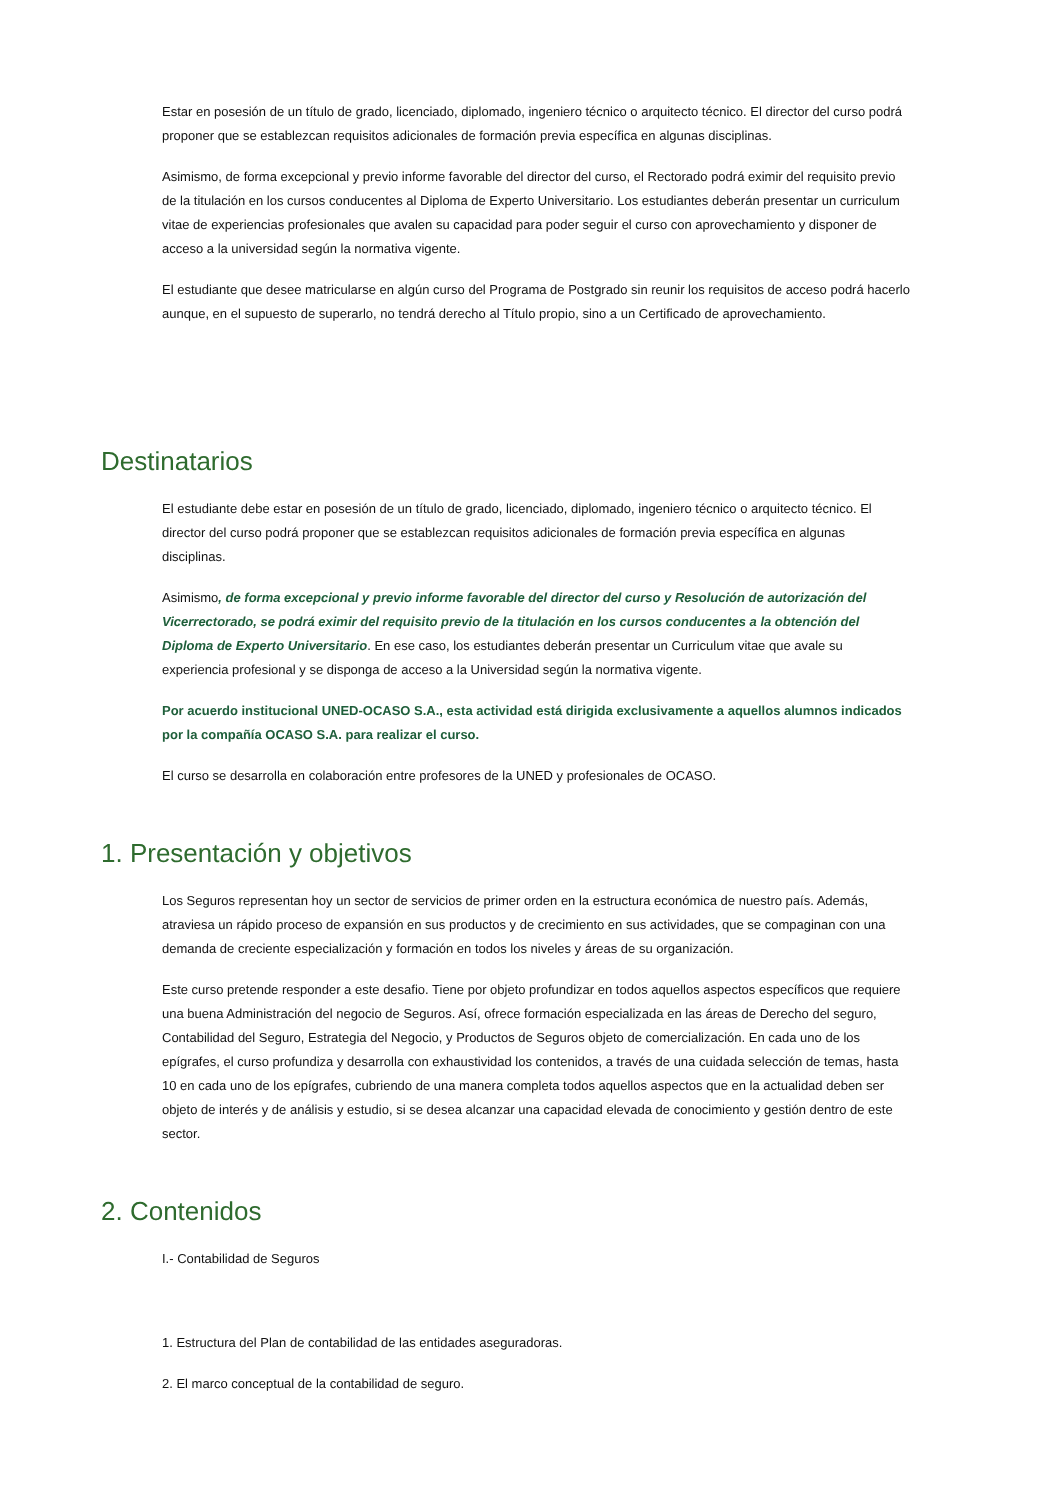Estar en posesión de un título de grado, licenciado, diplomado, ingeniero técnico o arquitecto técnico. El director del curso podrá proponer que se establezcan requisitos adicionales de formación previa específica en algunas disciplinas.
Asimismo, de forma excepcional y previo informe favorable del director del curso, el Rectorado podrá eximir del requisito previo de la titulación en los cursos conducentes al Diploma de Experto Universitario. Los estudiantes deberán presentar un curriculum vitae de experiencias profesionales que avalen su capacidad para poder seguir el curso con aprovechamiento y disponer de acceso a la universidad según la normativa vigente.
El estudiante que desee matricularse en algún curso del Programa de Postgrado sin reunir los requisitos de acceso podrá hacerlo aunque, en el supuesto de superarlo, no tendrá derecho al Título propio, sino a un Certificado de aprovechamiento.
Destinatarios
El estudiante debe estar en posesión de un título de grado, licenciado, diplomado, ingeniero técnico o arquitecto técnico. El director del curso podrá proponer que se establezcan requisitos adicionales de formación previa específica en algunas disciplinas.
Asimismo, de forma excepcional y previo informe favorable del director del curso y Resolución de autorización del Vicerrectorado, se podrá eximir del requisito previo de la titulación en los cursos conducentes a la obtención del Diploma de Experto Universitario. En ese caso, los estudiantes deberán presentar un Curriculum vitae que avale su experiencia profesional y se disponga de acceso a la Universidad según la normativa vigente.
Por acuerdo institucional UNED-OCASO S.A., esta actividad está dirigida exclusivamente a aquellos alumnos indicados por la compañía OCASO S.A. para realizar el curso.
El curso se desarrolla en colaboración entre profesores de la UNED y profesionales de OCASO.
1. Presentación y objetivos
Los Seguros representan hoy un sector de servicios de primer orden en la estructura económica de nuestro país. Además, atraviesa un rápido proceso de expansión en sus productos y de crecimiento en sus actividades, que se compaginan con una demanda de creciente especialización y formación en todos los niveles y áreas de su organización.
Este curso pretende responder a este desafio. Tiene por objeto profundizar en todos aquellos aspectos específicos que requiere una buena Administración del negocio de Seguros. Así, ofrece formación especializada en las áreas de Derecho del seguro, Contabilidad del Seguro, Estrategia del Negocio, y Productos de Seguros objeto de comercialización. En cada uno de los epígrafes, el curso profundiza y desarrolla con exhaustividad los contenidos, a través de una cuidada selección de temas, hasta 10 en cada uno de los epígrafes, cubriendo de una manera completa todos aquellos aspectos que en la actualidad deben ser objeto de interés y de análisis y estudio, si se desea alcanzar una capacidad elevada de conocimiento y gestión dentro de este sector.
2. Contenidos
I.- Contabilidad de Seguros
1. Estructura del Plan de contabilidad de las entidades aseguradoras.
2. El marco conceptual de la contabilidad de seguro.